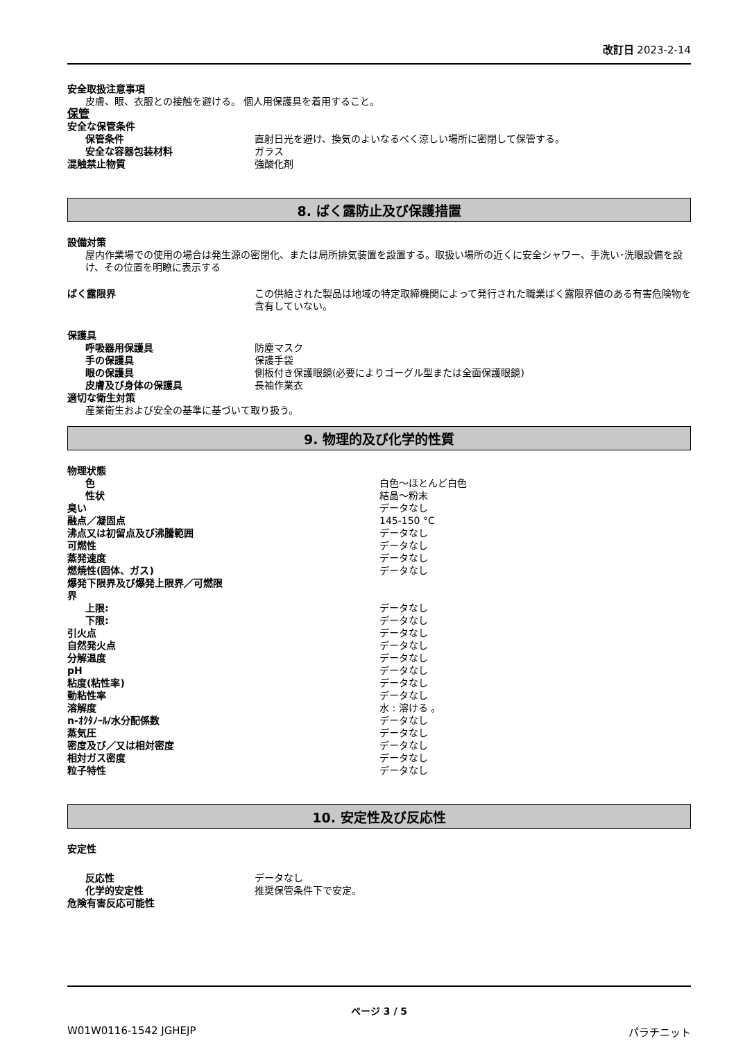改訂日 2023-2-14
安全取扱注意事項
皮膚、眼、衣服との接触を避ける。 個人用保護具を着用すること。
保管
| 安全な保管条件 | |
| 保管条件 | 直射日光を避け、換気のよいなるべく涼しい場所に密閉して保管する。 |
| 安全な容器包装材料 | ガラス |
| 混触禁止物質 | 強酸化剤 |
8. ばく露防止及び保護措置
設備対策
屋内作業場での使用の場合は発生源の密閉化、または局所排気装置を設置する。取扱い場所の近くに安全シャワー、手洗い･洗眼設備を設け、その位置を明瞭に表示する
| ばく露限界 | この供給された製品は地域の特定取締機関によって発行された職業ばく露限界値のある有害危険物を含有していない。 |
| 保護具 | |
| 呼吸器用保護具 | 防塵マスク |
| 手の保護具 | 保護手袋 |
| 眼の保護具 | 側板付き保護眼鏡(必要によりゴーグル型または全面保護眼鏡) |
| 皮膚及び身体の保護具 | 長袖作業衣 |
| 適切な衛生対策 | |
| 産業衛生および安全の基準に基づいて取り扱う。 | |
9. 物理的及び化学的性質
| 物理状態 | |
| 色 | 白色～ほとんど白色 |
| 性状 | 結晶～粉末 |
| 臭い | データなし |
| 融点／凝固点 | 145-150 °C |
| 沸点又は初留点及び沸騰範囲 | データなし |
| 可燃性 | データなし |
| 蒸発速度 | データなし |
| 燃焼性(固体、ガス) | データなし |
| 爆発下限界及び爆発上限界／可燃限 界 | |
| 上限: | データなし |
| 下限: | データなし |
| 引火点 | データなし |
| 自然発火点 | データなし |
| 分解温度 | データなし |
| pH | データなし |
| 粘度(粘性率) | データなし |
| 動粘性率 | データなし |
| 溶解度 | 水 : 溶ける 。 |
| n-ｵｸﾀﾉｰﾙ/水分配係数 | データなし |
| 蒸気圧 | データなし |
| 密度及び／又は相対密度 | データなし |
| 相対ガス密度 | データなし |
| 粒子特性 | データなし |
10. 安定性及び反応性
安定性
| 反応性 | データなし |
| 化学的安定性 | 推奨保管条件下で安定。 |
| 危険有害反応可能性 | |
ページ 3 / 5
W01W0116-1542 JGHEJP パラチニット